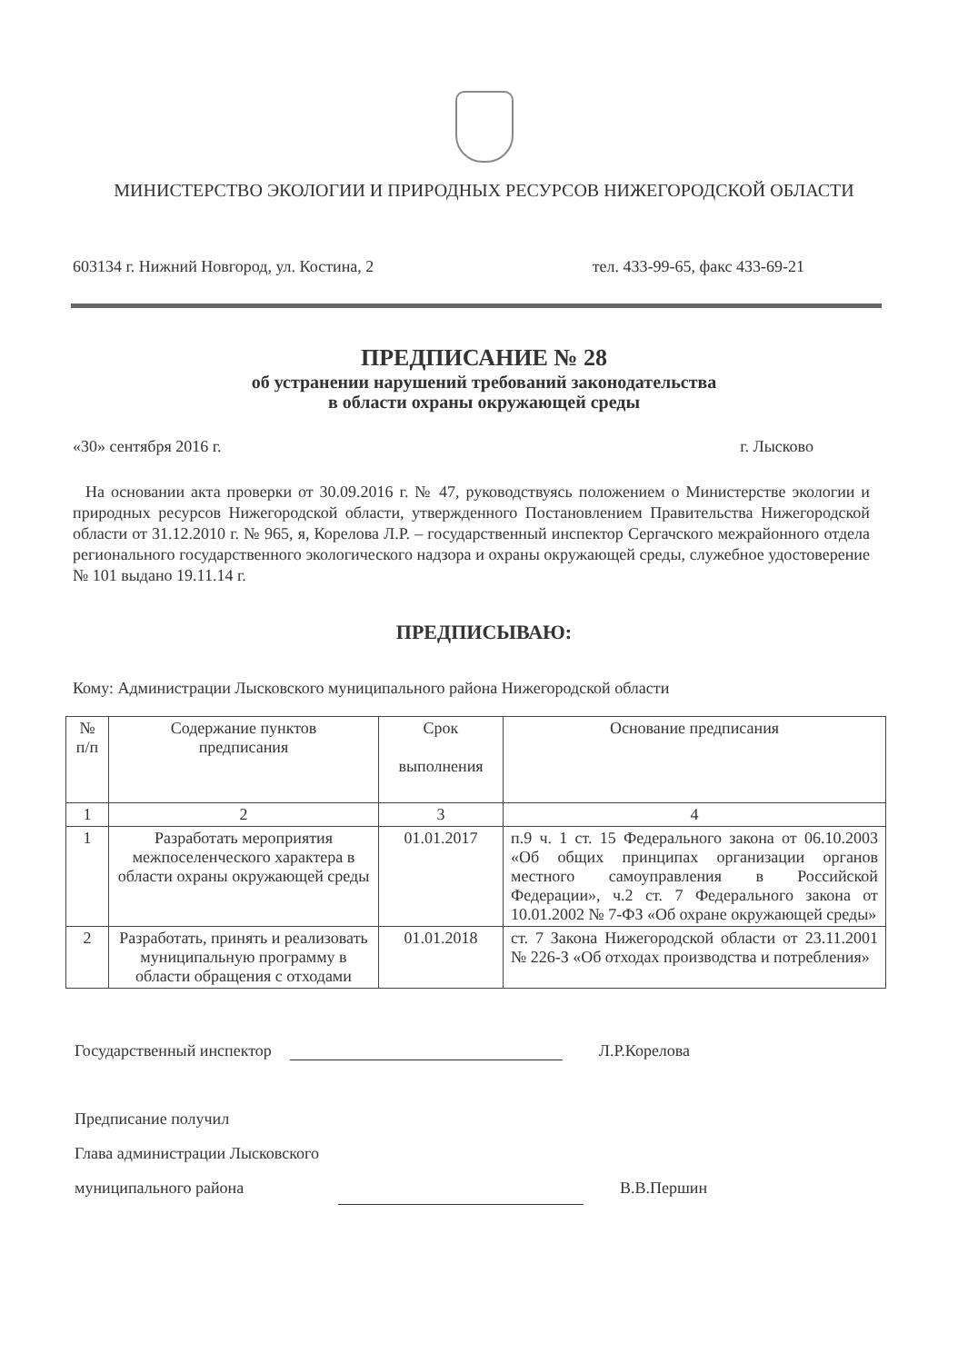МИНИСТЕРСТВО ЭКОЛОГИИ И ПРИРОДНЫХ РЕСУРСОВ НИЖЕГОРОДСКОЙ ОБЛАСТИ
603134 г. Нижний Новгород, ул. Костина, 2 тел. 433-99-65, факс 433-69-21
ПРЕДПИСАНИЕ № 28
об устранении нарушений требований законодательства
в области охраны окружающей среды
«30» сентября 2016 г. г. Лысково
На основании акта проверки от 30.09.2016 г. № 47, руководствуясь положением о Министерстве экологии и природных ресурсов Нижегородской области, утвержденного Постановлением Правительства Нижегородской области от 31.12.2010 г. № 965, я, Корелова Л.Р. – государственный инспектор Сергачского межрайонного отдела регионального государственного экологического надзора и охраны окружающей среды, служебное удостоверение № 101 выдано 19.11.14 г.
ПРЕДПИСЫВАЮ:
Кому: Администрации Лысковского муниципального района Нижегородской области
| № п/п | Содержание пунктов предписания | Срок выполнения | Основание предписания |
| --- | --- | --- | --- |
| 1 | 2 | 3 | 4 |
| 1 | Разработать мероприятия межпоселенческого характера в области охраны окружающей среды | 01.01.2017 | п.9 ч. 1 ст. 15 Федерального закона от 06.10.2003 «Об общих принципах организации органов местного самоуправления в Российской Федерации», ч.2 ст. 7 Федерального закона от 10.01.2002 № 7-ФЗ «Об охране окружающей среды» |
| 2 | Разработать, принять и реализовать муниципальную программу в области обращения с отходами | 01.01.2018 | ст. 7 Закона Нижегородской области от 23.11.2001 № 226-З «Об отходах производства и потребления» |
Государственный инспектор Л.Р.Корелова
Предписание получил
Глава администрации Лысковского
муниципального района В.В.Першин